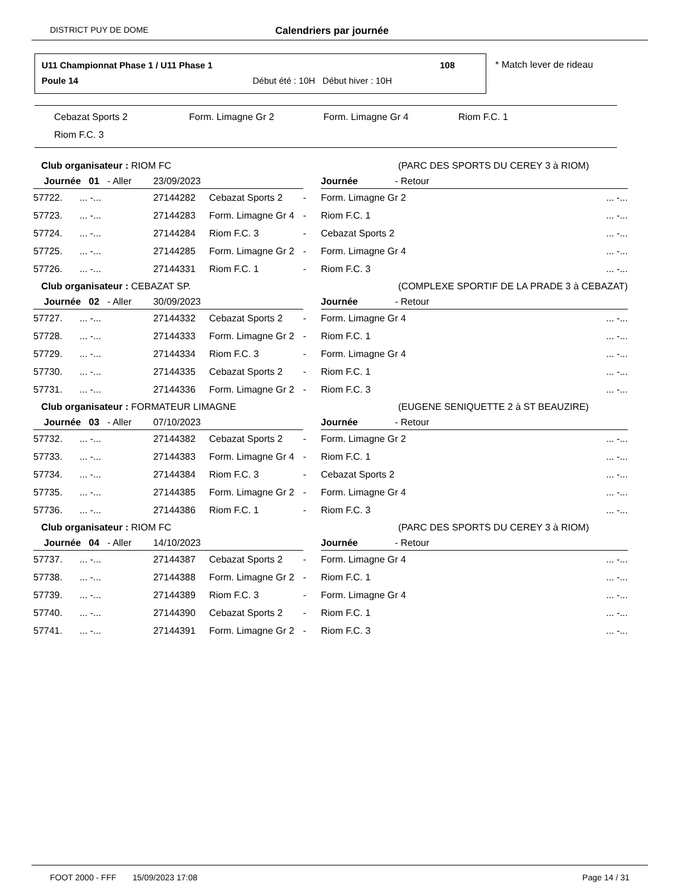DISTRICT PUY DE DOME Calendriers par journée
U11 Championnat Phase 1 / U11 Phase 1
108
Poule 14
Début été : 10H Début hiver : 10H
* Match lever de rideau
Cebazat Sports 2 Form. Limagne Gr 2 Form. Limagne Gr 4 Riom F.C. 1
Riom F.C. 3
| Club organisateur : RIOM FC | | | | (PARC DES SPORTS DU CEREY 3 à RIOM) | | |
| Journée 01 - Aller | | 23/09/2023 | | | Journée - Retour | |
| 57722. | ... -... | 27144282 | Cebazat Sports 2 | - | Form. Limagne Gr 2 | ... -... |
| 57723. | ... -... | 27144283 | Form. Limagne Gr 4 | - | Riom F.C. 1 | ... -... |
| 57724. | ... -... | 27144284 | Riom F.C. 3 | - | Cebazat Sports 2 | ... -... |
| 57725. | ... -... | 27144285 | Form. Limagne Gr 2 | - | Form. Limagne Gr 4 | ... -... |
| 57726. | ... -... | 27144331 | Riom F.C. 1 | - | Riom F.C. 3 | ... -... |
| Club organisateur : CEBAZAT SP. | | | | (COMPLEXE SPORTIF DE LA PRADE 3 à CEBAZAT) | | |
| Journée 02 - Aller | | 30/09/2023 | | | Journée - Retour | |
| 57727. | ... -... | 27144332 | Cebazat Sports 2 | - | Form. Limagne Gr 4 | ... -... |
| 57728. | ... -... | 27144333 | Form. Limagne Gr 2 | - | Riom F.C. 1 | ... -... |
| 57729. | ... -... | 27144334 | Riom F.C. 3 | - | Form. Limagne Gr 4 | ... -... |
| 57730. | ... -... | 27144335 | Cebazat Sports 2 | - | Riom F.C. 1 | ... -... |
| 57731. | ... -... | 27144336 | Form. Limagne Gr 2 | - | Riom F.C. 3 | ... -... |
| Club organisateur : FORMATEUR LIMAGNE | | | | (EUGENE SENIQUETTE 2 à ST BEAUZIRE) | | |
| Journée 03 - Aller | | 07/10/2023 | | | Journée - Retour | |
| 57732. | ... -... | 27144382 | Cebazat Sports 2 | - | Form. Limagne Gr 2 | ... -... |
| 57733. | ... -... | 27144383 | Form. Limagne Gr 4 | - | Riom F.C. 1 | ... -... |
| 57734. | ... -... | 27144384 | Riom F.C. 3 | - | Cebazat Sports 2 | ... -... |
| 57735. | ... -... | 27144385 | Form. Limagne Gr 2 | - | Form. Limagne Gr 4 | ... -... |
| 57736. | ... -... | 27144386 | Riom F.C. 1 | - | Riom F.C. 3 | ... -... |
| Club organisateur : RIOM FC | | | | (PARC DES SPORTS DU CEREY 3 à RIOM) | | |
| Journée 04 - Aller | | 14/10/2023 | | | Journée - Retour | |
| 57737. | ... -... | 27144387 | Cebazat Sports 2 | - | Form. Limagne Gr 4 | ... -... |
| 57738. | ... -... | 27144388 | Form. Limagne Gr 2 | - | Riom F.C. 1 | ... -... |
| 57739. | ... -... | 27144389 | Riom F.C. 3 | - | Form. Limagne Gr 4 | ... -... |
| 57740. | ... -... | 27144390 | Cebazat Sports 2 | - | Riom F.C. 1 | ... -... |
| 57741. | ... -... | 27144391 | Form. Limagne Gr 2 | - | Riom F.C. 3 | ... -... |
FOOT 2000 - FFF 15/09/2023 17:08 Page 14 / 31